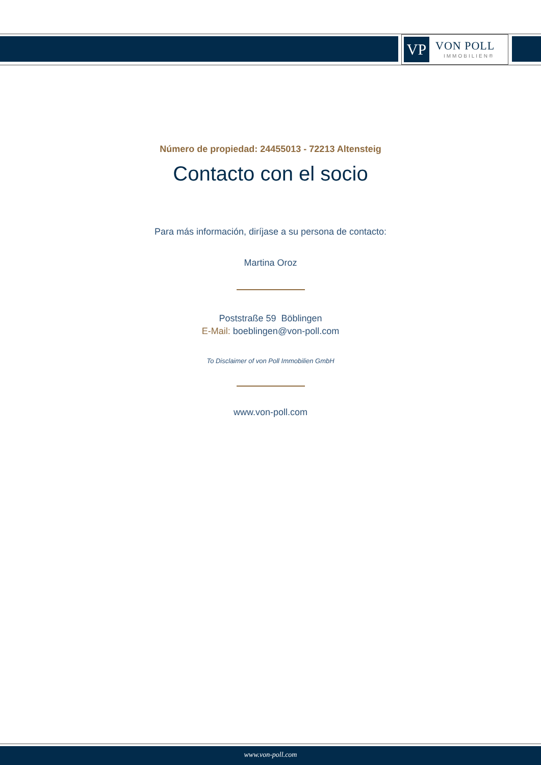VP
VON POLL
IMMOBILIEN®
Número de propiedad: 24455013 - 72213 Altensteig
Contacto con el socio
Para más información, diríjase a su persona de contacto:
Martina Oroz
Poststraße 59 Böblingen
E-Mail: boeblingen@von-poll.com
To Disclaimer of von Poll Immobilien GmbH
www.von-poll.com
www.von-poll.com